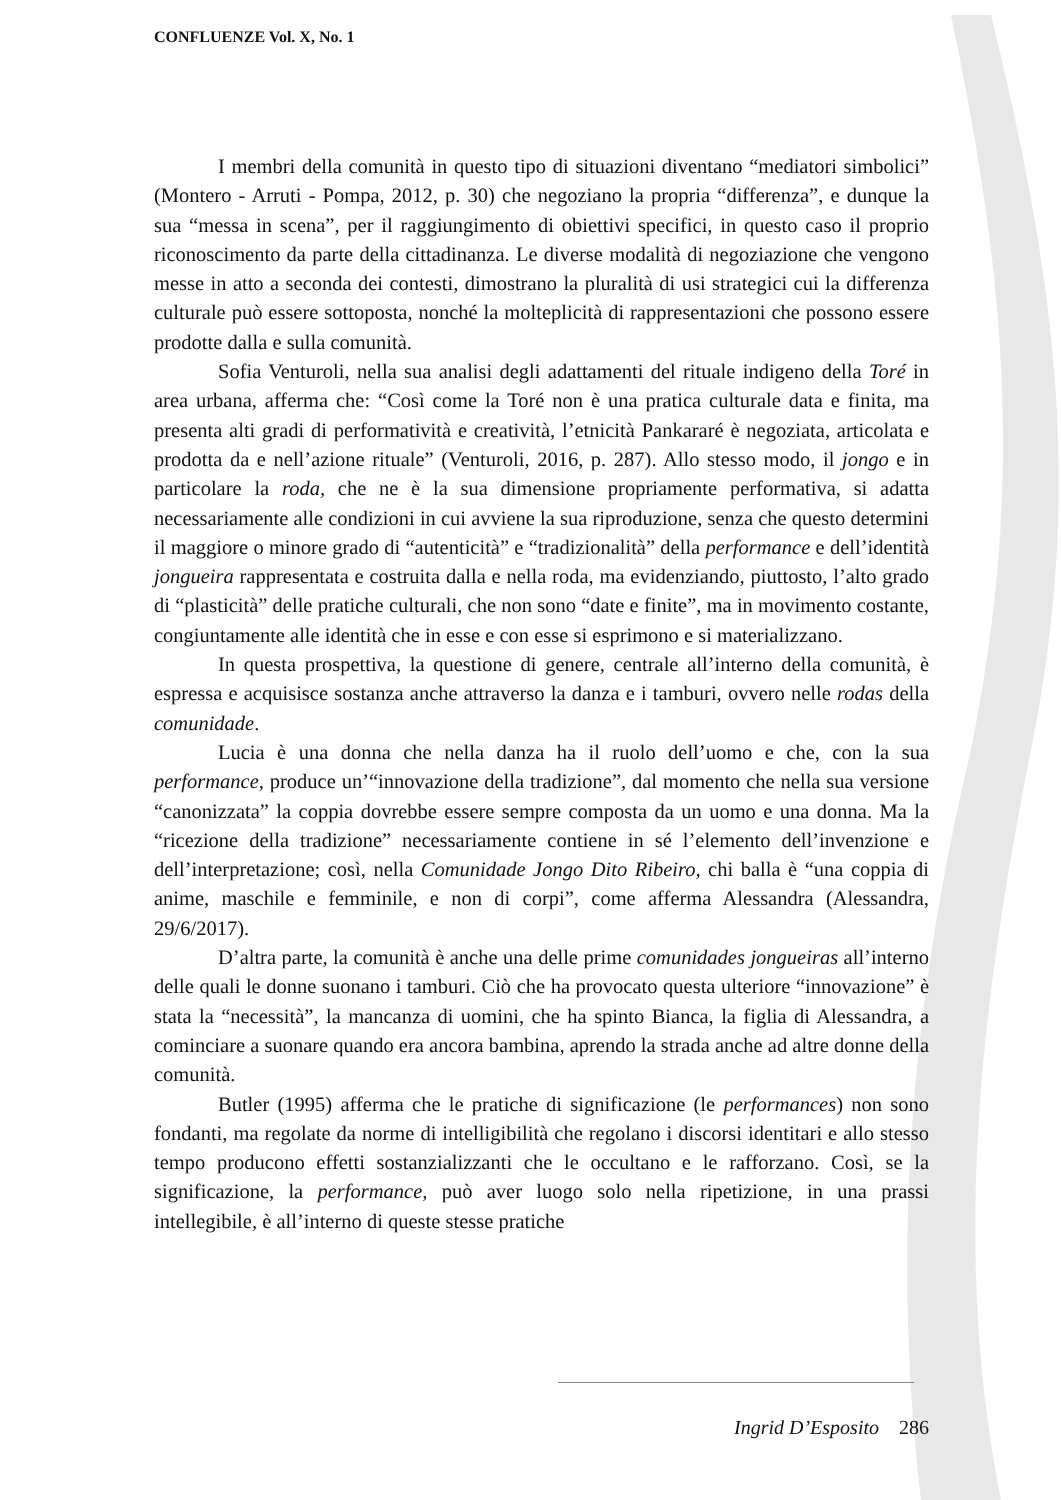CONFLUENZE Vol. X, No. 1
I membri della comunità in questo tipo di situazioni diventano “mediatori simbolici” (Montero - Arruti - Pompa, 2012, p. 30) che negoziano la propria “differenza”, e dunque la sua “messa in scena”, per il raggiungimento di obiettivi specifici, in questo caso il proprio riconoscimento da parte della cittadinanza. Le diverse modalità di negoziazione che vengono messe in atto a seconda dei contesti, dimostrano la pluralità di usi strategici cui la differenza culturale può essere sottoposta, nonché la molteplicità di rappresentazioni che possono essere prodotte dalla e sulla comunità.
Sofia Venturoli, nella sua analisi degli adattamenti del rituale indigeno della Toré in area urbana, afferma che: “Così come la Toré non è una pratica culturale data e finita, ma presenta alti gradi di performatività e creatività, l’etnicità Pankararé è negoziata, articolata e prodotta da e nell’azione rituale” (Venturoli, 2016, p. 287). Allo stesso modo, il jongo e in particolare la roda, che ne è la sua dimensione propriamente performativa, si adatta necessariamente alle condizioni in cui avviene la sua riproduzione, senza che questo determini il maggiore o minore grado di “autenticità” e “tradizionalità” della performance e dell’identità jongueira rappresentata e costruita dalla e nella roda, ma evidenziando, piuttosto, l’alto grado di “plasticità” delle pratiche culturali, che non sono “date e finite”, ma in movimento costante, congiuntamente alle identità che in esse e con esse si esprimono e si materializzano.
In questa prospettiva, la questione di genere, centrale all’interno della comunità, è espressa e acquisisce sostanza anche attraverso la danza e i tamburi, ovvero nelle rodas della comunidade.
Lucia è una donna che nella danza ha il ruolo dell’uomo e che, con la sua performance, produce un’“innovazione della tradizione”, dal momento che nella sua versione “canonizzata” la coppia dovrebbe essere sempre composta da un uomo e una donna. Ma la “ricezione della tradizione” necessariamente contiene in sé l’elemento dell’invenzione e dell’interpretazione; così, nella Comunidade Jongo Dito Ribeiro, chi balla è “una coppia di anime, maschile e femminile, e non di corpi”, come afferma Alessandra (Alessandra, 29/6/2017).
D’altra parte, la comunità è anche una delle prime comunidades jongueiras all’interno delle quali le donne suonano i tamburi. Ciò che ha provocato questa ulteriore “innovazione” è stata la “necessità”, la mancanza di uomini, che ha spinto Bianca, la figlia di Alessandra, a cominciare a suonare quando era ancora bambina, aprendo la strada anche ad altre donne della comunità.
Butler (1995) afferma che le pratiche di significazione (le performances) non sono fondanti, ma regolate da norme di intelligibilità che regolano i discorsi identitari e allo stesso tempo producono effetti sostanzializzanti che le occultano e le rafforzano. Così, se la significazione, la performance, può aver luogo solo nella ripetizione, in una prassi intellegibile, è all’interno di queste stesse pratiche
Ingrid D’Esposito 286